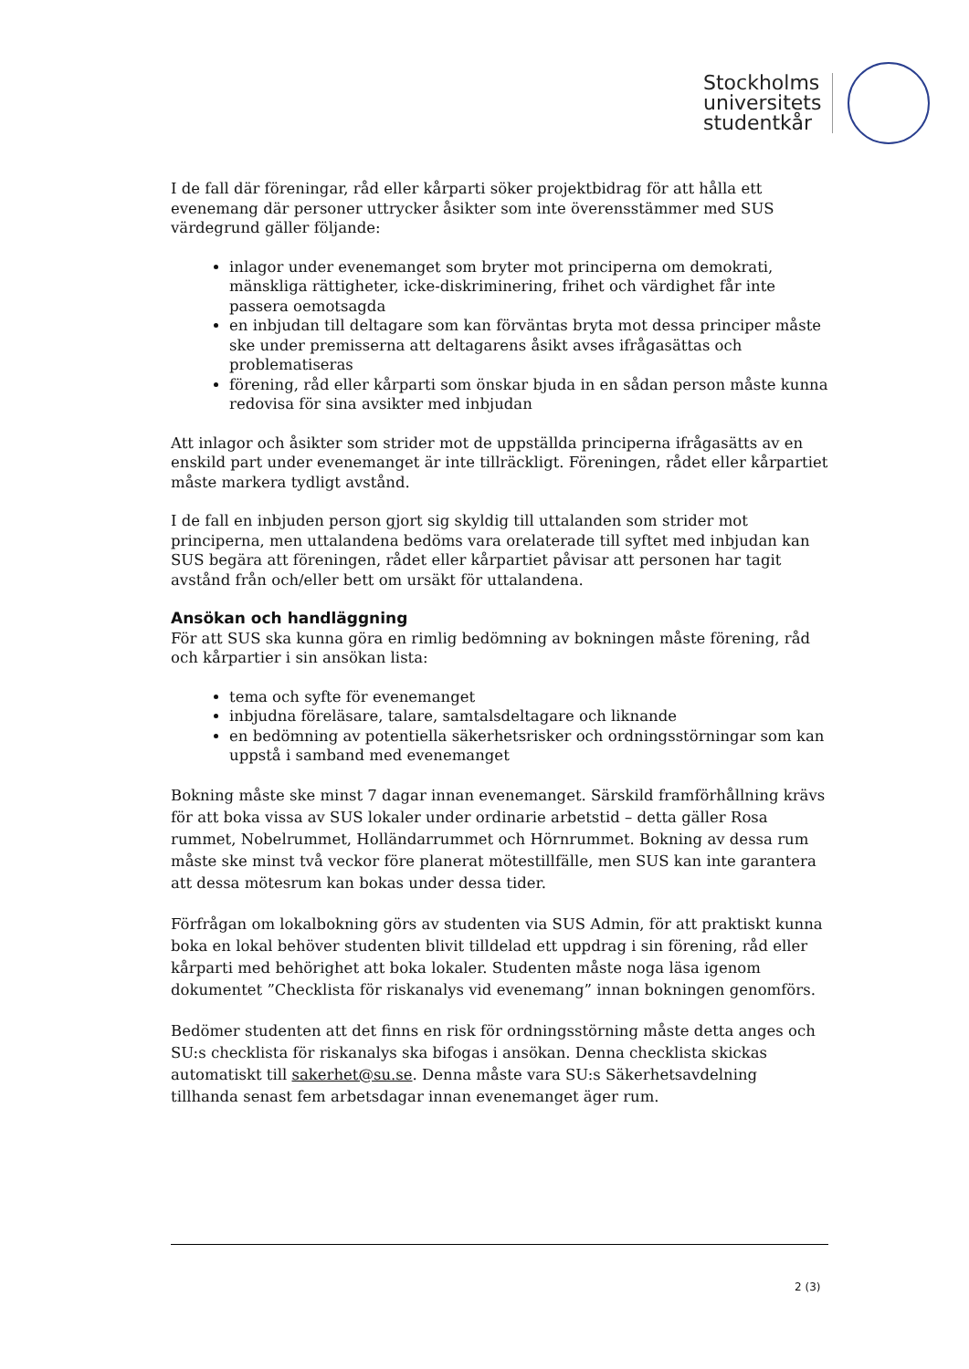Stockholms
universitets
studentkår
I de fall där föreningar, råd eller kårparti söker projektbidrag för att hålla ett evenemang där personer uttrycker åsikter som inte överensstämmer med SUS värdegrund gäller följande:
inlagor under evenemanget som bryter mot principerna om demokrati, mänskliga rättigheter, icke-diskriminering, frihet och värdighet får inte passera oemotsagda
en inbjudan till deltagare som kan förväntas bryta mot dessa principer måste ske under premisserna att deltagarens åsikt avses ifrågasättas och problematiseras
förening, råd eller kårparti som önskar bjuda in en sådan person måste kunna redovisa för sina avsikter med inbjudan
Att inlagor och åsikter som strider mot de uppställda principerna ifrågasätts av en enskild part under evenemanget är inte tillräckligt. Föreningen, rådet eller kårpartiet måste markera tydligt avstånd.
I de fall en inbjuden person gjort sig skyldig till uttalanden som strider mot principerna, men uttalandena bedöms vara orelaterade till syftet med inbjudan kan SUS begära att föreningen, rådet eller kårpartiet påvisar att personen har tagit avstånd från och/eller bett om ursäkt för uttalandena.
Ansökan och handläggning
För att SUS ska kunna göra en rimlig bedömning av bokningen måste förening, råd och kårpartier i sin ansökan lista:
tema och syfte för evenemanget
inbjudna föreläsare, talare, samtalsdeltagare och liknande
en bedömning av potentiella säkerhetsrisker och ordningsstörningar som kan uppstå i samband med evenemanget
Bokning måste ske minst 7 dagar innan evenemanget. Särskild framförhållning krävs för att boka vissa av SUS lokaler under ordinarie arbetstid – detta gäller Rosa rummet, Nobelrummet, Holländarrummet och Hörnrummet. Bokning av dessa rum måste ske minst två veckor före planerat mötestillfälle, men SUS kan inte garantera att dessa mötesrum kan bokas under dessa tider.
Förfrågan om lokalbokning görs av studenten via SUS Admin, för att praktiskt kunna boka en lokal behöver studenten blivit tilldelad ett uppdrag i sin förening, råd eller kårparti med behörighet att boka lokaler. Studenten måste noga läsa igenom dokumentet ”Checklista för riskanalys vid evenemang” innan bokningen genomförs.
Bedömer studenten att det finns en risk för ordningsstörning måste detta anges och SU:s checklista för riskanalys ska bifogas i ansökan. Denna checklista skickas automatiskt till sakerhet@su.se. Denna måste vara SU:s Säkerhetsavdelning tillhanda senast fem arbetsdagar innan evenemanget äger rum.
2 (3)